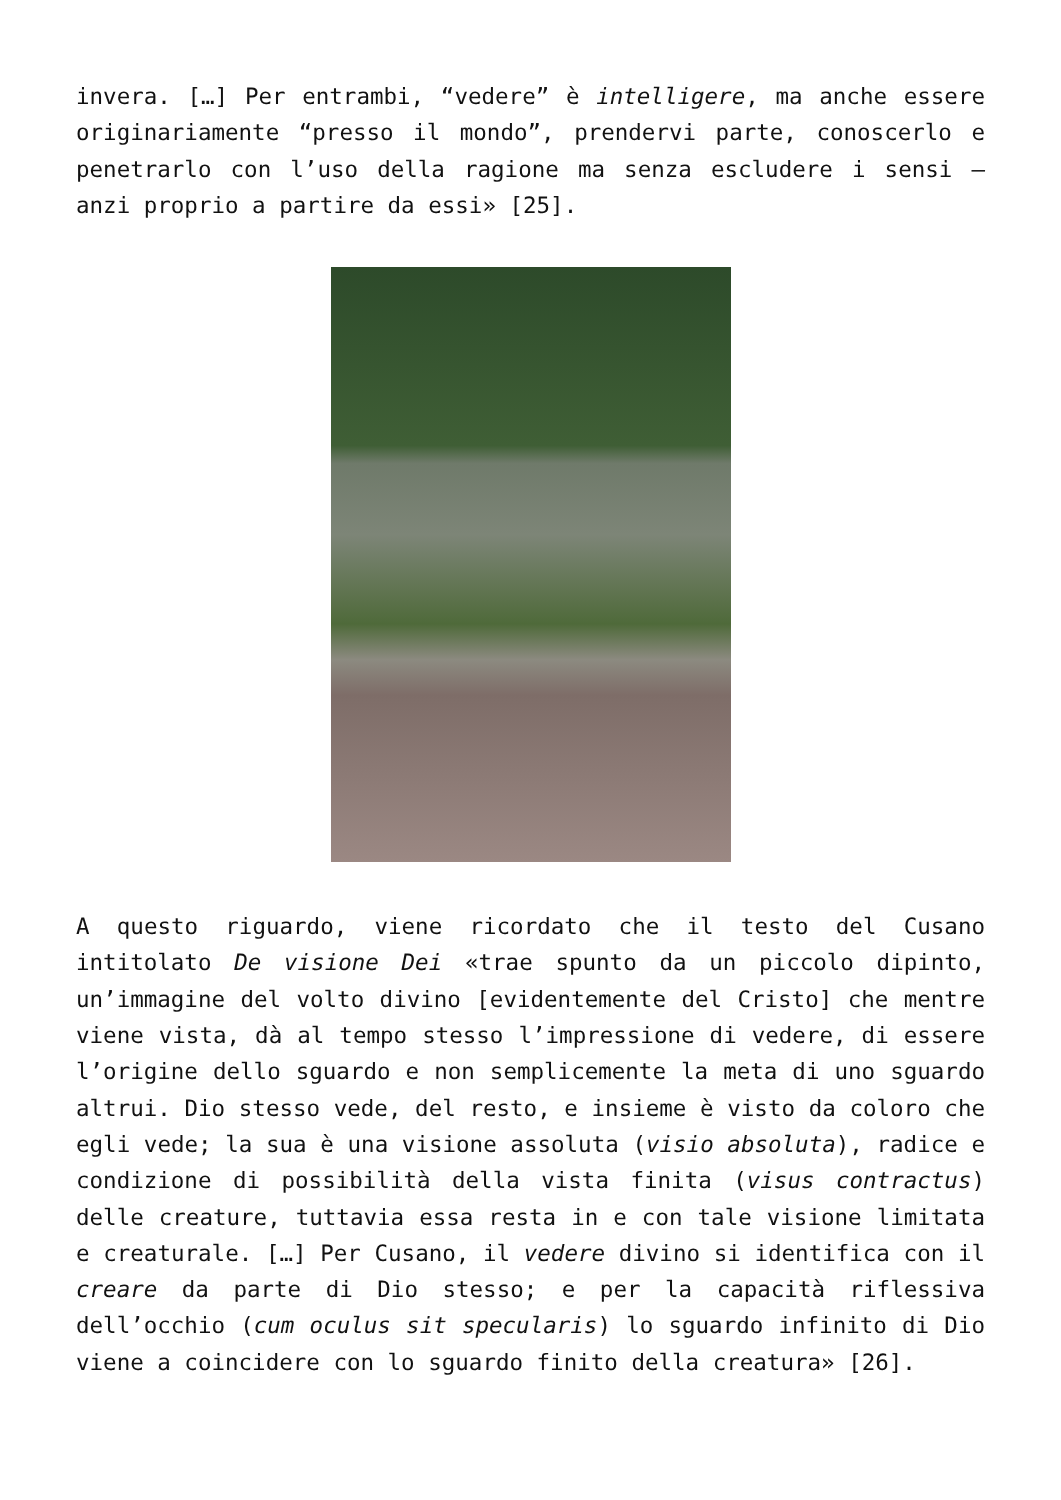invera. […] Per entrambi, “vedere” è intelligere, ma anche essere originariamente “presso il mondo”, prendervi parte, conoscerlo e penetrarlo con l’uso della ragione ma senza escludere i sensi – anzi proprio a partire da essi» [25].
A questo riguardo, viene ricordato che il testo del Cusano intitolato De visione Dei «trae spunto da un piccolo dipinto, un’immagine del volto divino [evidentemente del Cristo] che mentre viene vista, dà al tempo stesso l’impressione di vedere, di essere l’origine dello sguardo e non semplicemente la meta di uno sguardo altrui. Dio stesso vede, del resto, e insieme è visto da coloro che egli vede; la sua è una visione assoluta (visio absoluta), radice e condizione di possibilità della vista finita (visus contractus) delle creature, tuttavia essa resta in e con tale visione limitata e creaturale. […] Per Cusano, il vedere divino si identifica con il creare da parte di Dio stesso; e per la capacità riflessiva dell’occhio (cum oculus sit specularis) lo sguardo infinito di Dio viene a coincidere con lo sguardo finito della creatura» [26].